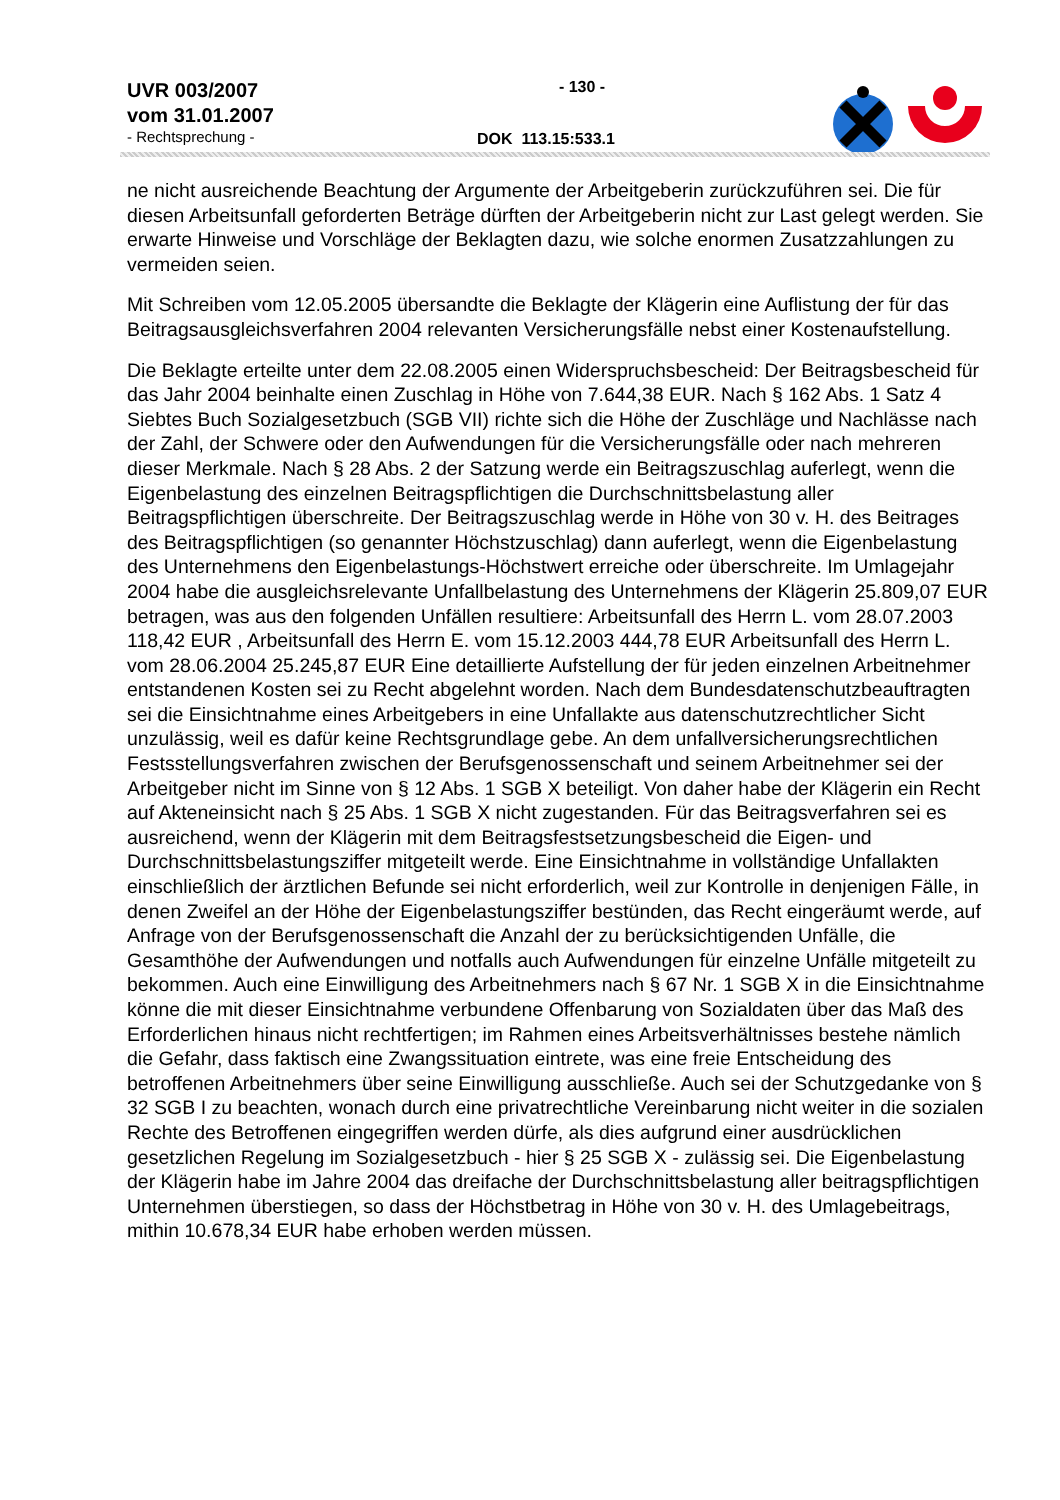UVR 003/2007
vom 31.01.2007
- Rechtsprechung -
- 130 -
DOK 113.15:533.1
ne nicht ausreichende Beachtung der Argumente der Arbeitgeberin zurückzuführen sei. Die für diesen Arbeitsunfall geforderten Beträge dürften der Arbeitgeberin nicht zur Last gelegt werden. Sie erwarte Hinweise und Vorschläge der Beklagten dazu, wie solche enormen Zusatzzahlungen zu vermeiden seien.
Mit Schreiben vom 12.05.2005 übersandte die Beklagte der Klägerin eine Auflistung der für das Beitragsausgleichsverfahren 2004 relevanten Versicherungsfälle nebst einer Kostenaufstellung.
Die Beklagte erteilte unter dem 22.08.2005 einen Widerspruchsbescheid: Der Beitragsbescheid für das Jahr 2004 beinhalte einen Zuschlag in Höhe von 7.644,38 EUR. Nach § 162 Abs. 1 Satz 4 Siebtes Buch Sozialgesetzbuch (SGB VII) richte sich die Höhe der Zuschläge und Nachlässe nach der Zahl, der Schwere oder den Aufwendungen für die Versicherungsfälle oder nach mehreren dieser Merkmale. Nach § 28 Abs. 2 der Satzung werde ein Beitragszuschlag auferlegt, wenn die Eigenbelastung des einzelnen Beitragspflichtigen die Durchschnittsbelastung aller Beitragspflichtigen überschreite. Der Beitragszuschlag werde in Höhe von 30 v. H. des Beitrages des Beitragspflichtigen (so genannter Höchstzuschlag) dann auferlegt, wenn die Eigenbelastung des Unternehmens den Eigenbelastungs-Höchstwert erreiche oder überschreite. Im Umlagejahr 2004 habe die ausgleichsrelevante Unfallbelastung des Unternehmens der Klägerin 25.809,07 EUR betragen, was aus den folgenden Unfällen resultiere: Arbeitsunfall des Herrn L. vom 28.07.2003 118,42 EUR , Arbeitsunfall des Herrn E. vom 15.12.2003 444,78 EUR Arbeitsunfall des Herrn L. vom 28.06.2004 25.245,87 EUR Eine detaillierte Aufstellung der für jeden einzelnen Arbeitnehmer entstandenen Kosten sei zu Recht abgelehnt worden. Nach dem Bundesdatenschutzbeauftragten sei die Einsichtnahme eines Arbeitgebers in eine Unfallakte aus datenschutzrechtlicher Sicht unzulässig, weil es dafür keine Rechtsgrundlage gebe. An dem unfallversicherungsrechtlichen Festsstellungsverfahren zwischen der Berufsgenossenschaft und seinem Arbeitnehmer sei der Arbeitgeber nicht im Sinne von § 12 Abs. 1 SGB X beteiligt. Von daher habe der Klägerin ein Recht auf Akteneinsicht nach § 25 Abs. 1 SGB X nicht zugestanden. Für das Beitragsverfahren sei es ausreichend, wenn der Klägerin mit dem Beitragsfestsetzungsbescheid die Eigen- und Durchschnittsbelastungsziffer mitgeteilt werde. Eine Einsichtnahme in vollständige Unfallakten einschließlich der ärztlichen Befunde sei nicht erforderlich, weil zur Kontrolle in denjenigen Fälle, in denen Zweifel an der Höhe der Eigenbelastungsziffer bestünden, das Recht eingeräumt werde, auf Anfrage von der Berufsgenossenschaft die Anzahl der zu berücksichtigenden Unfälle, die Gesamthöhe der Aufwendungen und notfalls auch Aufwendungen für einzelne Unfälle mitgeteilt zu bekommen. Auch eine Einwilligung des Arbeitnehmers nach § 67 Nr. 1 SGB X in die Einsichtnahme könne die mit dieser Einsichtnahme verbundene Offenbarung von Sozialdaten über das Maß des Erforderlichen hinaus nicht rechtfertigen; im Rahmen eines Arbeitsverhältnisses bestehe nämlich die Gefahr, dass faktisch eine Zwangssituation eintrete, was eine freie Entscheidung des betroffenen Arbeitnehmers über seine Einwilligung ausschließe. Auch sei der Schutzgedanke von § 32 SGB I zu beachten, wonach durch eine privatrechtliche Vereinbarung nicht weiter in die sozialen Rechte des Betroffenen eingegriffen werden dürfe, als dies aufgrund einer ausdrücklichen gesetzlichen Regelung im Sozialgesetzbuch - hier § 25 SGB X - zulässig sei. Die Eigenbelastung der Klägerin habe im Jahre 2004 das dreifache der Durchschnittsbelastung aller beitragspflichtigen Unternehmen überstiegen, so dass der Höchstbetrag in Höhe von 30 v. H. des Umlagebeitrags, mithin 10.678,34 EUR habe erhoben werden müssen.